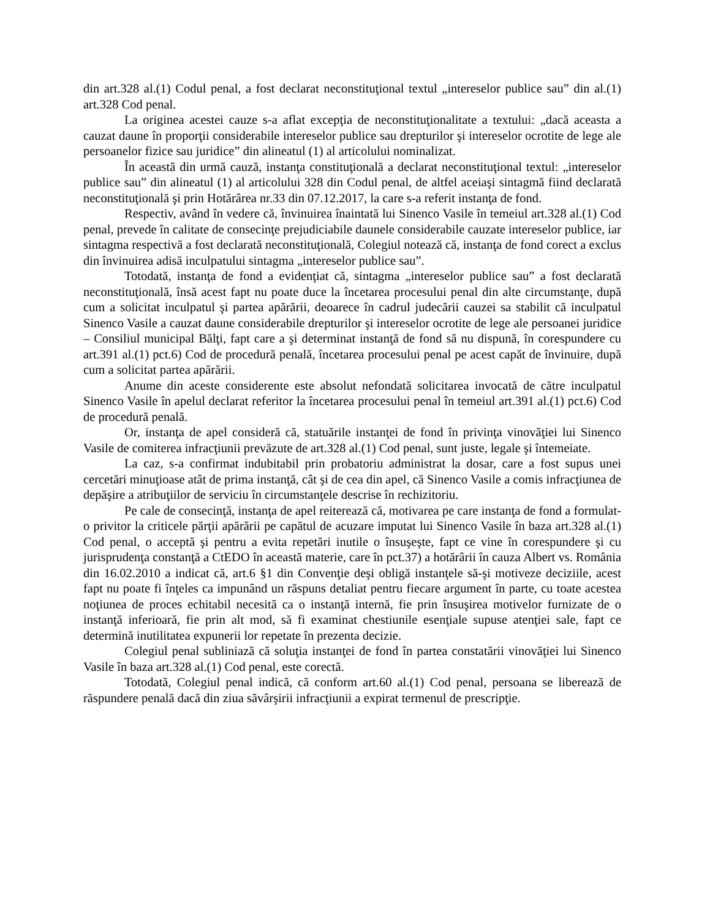din art.328 al.(1) Codul penal, a fost declarat neconstituţional textul „intereselor publice sau” din al.(1) art.328 Cod penal.
La originea acestei cauze s-a aflat excepţia de neconstituţionalitate a textului: „dacă aceasta a cauzat daune în proporţii considerabile intereselor publice sau drepturilor şi intereselor ocrotite de lege ale persoanelor fizice sau juridice” din alineatul (1) al articolului nominalizat.
În această din urmă cauză, instanţa constituţională a declarat neconstituţional textul: „intereselor publice sau” din alineatul (1) al articolului 328 din Codul penal, de altfel aceiaşi sintagmă fiind declarată neconstituţională şi prin Hotărârea nr.33 din 07.12.2017, la care s-a referit instanţa de fond.
Respectiv, având în vedere că, învinuirea înaintată lui Sinenco Vasile în temeiul art.328 al.(1) Cod penal, prevede în calitate de consecinţe prejudiciabile daunele considerabile cauzate intereselor publice, iar sintagma respectivă a fost declarată neconstituţională, Colegiul notează că, instanţa de fond corect a exclus din învinuirea adisă inculpatului sintagma „intereselor publice sau”.
Totodată, instanţa de fond a evidenţiat că, sintagma „intereselor publice sau” a fost declarată neconstituţională, însă acest fapt nu poate duce la încetarea procesului penal din alte circumstanţe, după cum a solicitat inculpatul şi partea apărării, deoarece în cadrul judecării cauzei sa stabilit că inculpatul Sinenco Vasile a cauzat daune considerabile drepturilor şi intereselor ocrotite de lege ale persoanei juridice – Consiliul municipal Bălţi, fapt care a şi determinat instanţă de fond să nu dispună, în corespundere cu art.391 al.(1) pct.6) Cod de procedură penală, încetarea procesului penal pe acest capăt de învinuire, după cum a solicitat partea apărării.
Anume din aceste considerente este absolut nefondată solicitarea invocată de către inculpatul Sinenco Vasile în apelul declarat referitor la încetarea procesului penal în temeiul art.391 al.(1) pct.6) Cod de procedură penală.
Or, instanţa de apel consideră că, statuările instanţei de fond în privinţa vinovăţiei lui Sinenco Vasile de comiterea infracţiunii prevăzute de art.328 al.(1) Cod penal, sunt juste, legale şi întemeiate.
La caz, s-a confirmat indubitabil prin probatoriu administrat la dosar, care a fost supus unei cercetări minuţioase atât de prima instanţă, cât şi de cea din apel, că Sinenco Vasile a comis infracţiunea de depăşire a atribuţiilor de serviciu în circumstanţele descrise în rechizitoriu.
Pe cale de consecinţă, instanţa de apel reiterează că, motivarea pe care instanţa de fond a formulat-o privitor la criticele părţii apărării pe capătul de acuzare imputat lui Sinenco Vasile în baza art.328 al.(1) Cod penal, o acceptă şi pentru a evita repetări inutile o însuşeşte, fapt ce vine în corespundere şi cu jurisprudenţa constanţă a CtEDO în această materie, care în pct.37) a hotărârii în cauza Albert vs. România din 16.02.2010 a indicat că, art.6 §1 din Convenţie deşi obligă instanţele să-şi motiveze deciziile, acest fapt nu poate fi înţeles ca impunând un răspuns detaliat pentru fiecare argument în parte, cu toate acestea noţiunea de proces echitabil necesită ca o instanţă internă, fie prin însuşirea motivelor furnizate de o instanţă inferioară, fie prin alt mod, să fi examinat chestiunile esenţiale supuse atenţiei sale, fapt ce determină inutilitatea expunerii lor repetate în prezenta decizie.
Colegiul penal subliniază că soluţia instanţei de fond în partea constatării vinovăţiei lui Sinenco Vasile în baza art.328 al.(1) Cod penal, este corectă.
Totodată, Colegiul penal indică, că conform art.60 al.(1) Cod penal, persoana se liberează de răspundere penală dacă din ziua săvârşirii infracţiunii a expirat termenul de prescripţie.